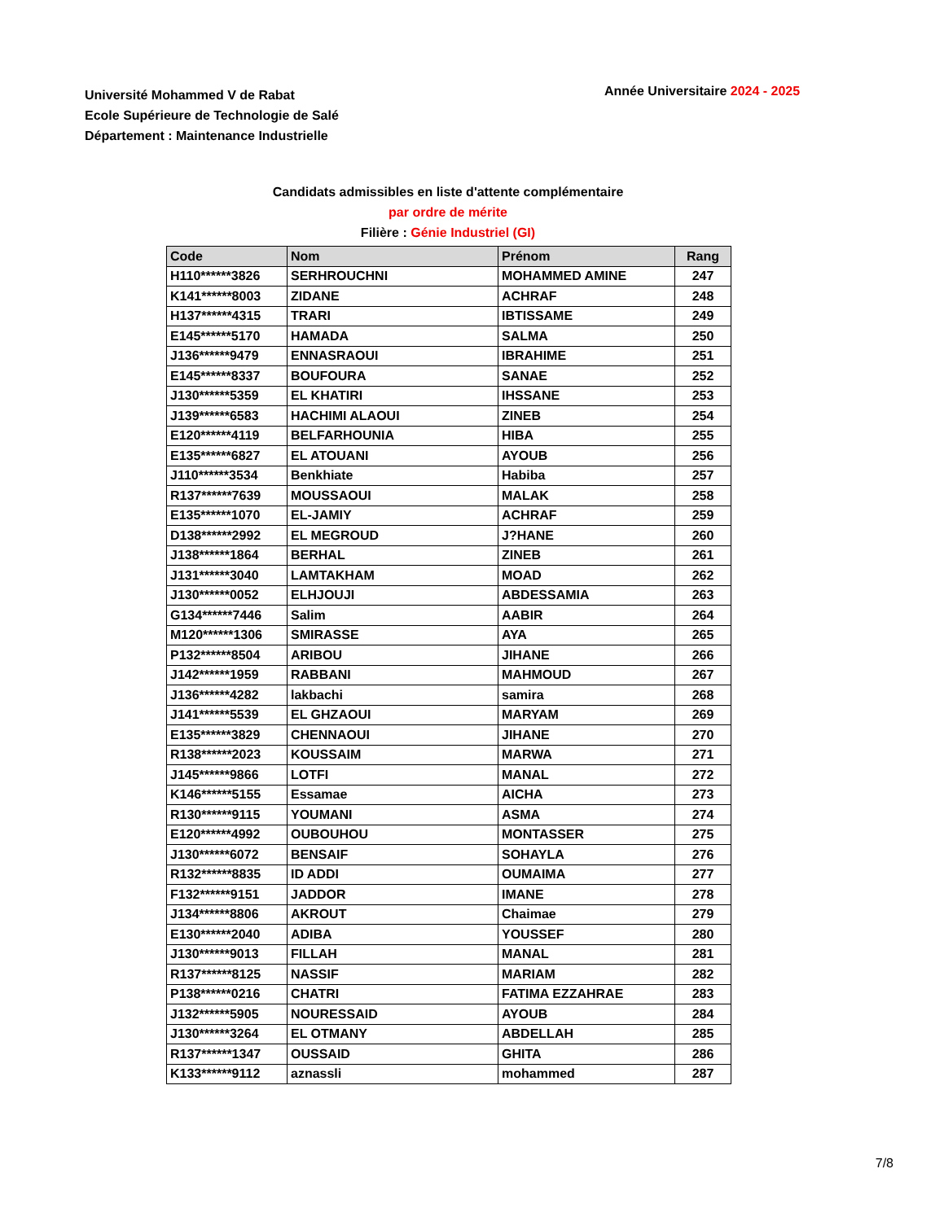Université Mohammed V de Rabat
Ecole Supérieure de Technologie de Salé
Département : Maintenance Industrielle
Année Universitaire 2024 - 2025
Candidats admissibles en liste d'attente complémentaire
par ordre de mérite
Filière : Génie Industriel (GI)
| Code | Nom | Prénom | Rang |
| --- | --- | --- | --- |
| H110******3826 | SERHROUCHNI | MOHAMMED AMINE | 247 |
| K141******8003 | ZIDANE | ACHRAF | 248 |
| H137******4315 | TRARI | IBTISSAME | 249 |
| E145******5170 | HAMADA | SALMA | 250 |
| J136******9479 | ENNASRAOUI | IBRAHIME | 251 |
| E145******8337 | BOUFOURA | SANAE | 252 |
| J130******5359 | EL KHATIRI | IHSSANE | 253 |
| J139******6583 | HACHIMI ALAOUI | ZINEB | 254 |
| E120******4119 | BELFARHOUNIA | HIBA | 255 |
| E135******6827 | EL ATOUANI | AYOUB | 256 |
| J110******3534 | Benkhiate | Habiba | 257 |
| R137******7639 | MOUSSAOUI | MALAK | 258 |
| E135******1070 | EL-JAMIY | ACHRAF | 259 |
| D138******2992 | EL MEGROUD | J?HANE | 260 |
| J138******1864 | BERHAL | ZINEB | 261 |
| J131******3040 | LAMTAKHAM | MOAD | 262 |
| J130******0052 | ELHJOUJI | ABDESSAMIA | 263 |
| G134******7446 | Salim | AABIR | 264 |
| M120******1306 | SMIRASSE | AYA | 265 |
| P132******8504 | ARIBOU | JIHANE | 266 |
| J142******1959 | RABBANI | MAHMOUD | 267 |
| J136******4282 | lakbachi | samira | 268 |
| J141******5539 | EL GHZAOUI | MARYAM | 269 |
| E135******3829 | CHENNAOUI | JIHANE | 270 |
| R138******2023 | KOUSSAIM | MARWA | 271 |
| J145******9866 | LOTFI | MANAL | 272 |
| K146******5155 | Essamae | AICHA | 273 |
| R130******9115 | YOUMANI | ASMA | 274 |
| E120******4992 | OUBOUHOU | MONTASSER | 275 |
| J130******6072 | BENSAIF | SOHAYLA | 276 |
| R132******8835 | ID ADDI | OUMAIMA | 277 |
| F132******9151 | JADDOR | IMANE | 278 |
| J134******8806 | AKROUT | Chaimae | 279 |
| E130******2040 | ADIBA | YOUSSEF | 280 |
| J130******9013 | FILLAH | MANAL | 281 |
| R137******8125 | NASSIF | MARIAM | 282 |
| P138******0216 | CHATRI | FATIMA EZZAHRAE | 283 |
| J132******5905 | NOURESSAID | AYOUB | 284 |
| J130******3264 | EL OTMANY | ABDELLAH | 285 |
| R137******1347 | OUSSAID | GHITA | 286 |
| K133******9112 | aznassli | mohammed | 287 |
7/8